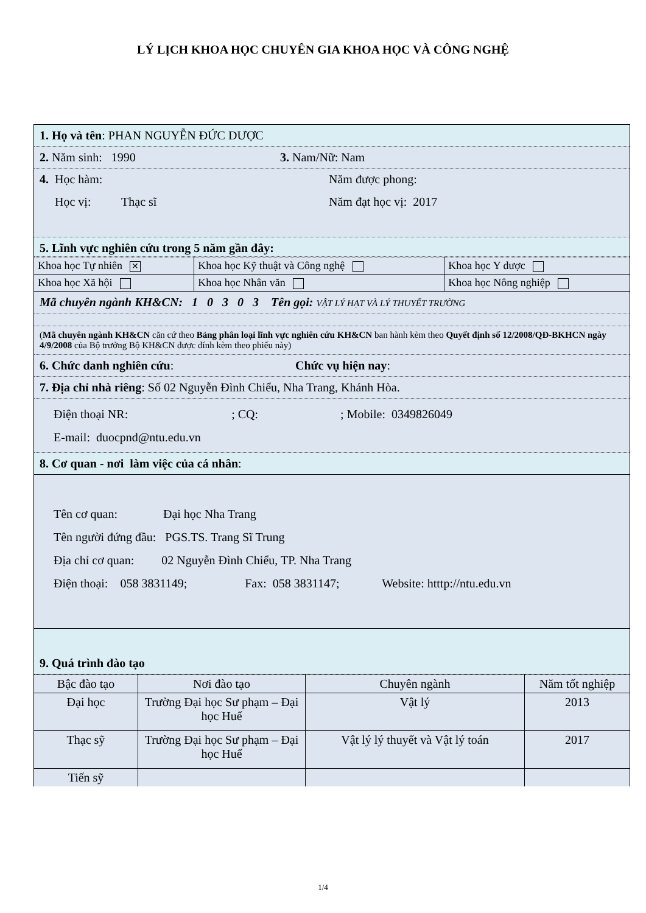LÝ LỊCH KHOA HỌC CHUYÊN GIA KHOA HỌC VÀ CÔNG NGHỆ
1. Họ và tên: PHAN NGUYỄN ĐỨC DƯỢC
2. Năm sinh: 1990 3. Nam/Nữ: Nam
4. Học hàm: Năm được phong:
Học vị: Thạc sĩ Năm đạt học vị: 2017
5. Lĩnh vực nghiên cứu trong 5 năm gần đây:
| Khoa học Tự nhiên ✕ | Khoa học Kỹ thuật và Công nghệ | Khoa học Y dược |
| Khoa học Xã hội | Khoa học Nhân văn | Khoa học Nông nghiệp |
Mã chuyên ngành KH&CN: 1 0 3 0 3 Tên gọi: VẬT LÝ HẠT VÀ LÝ THUYẾT TRƯỜNG
(Mã chuyên ngành KH&CN căn cứ theo Bảng phân loại lĩnh vực nghiên cứu KH&CN ban hành kèm theo Quyết định số 12/2008/QĐ-BKHCN ngày 4/9/2008 của Bộ trưởng Bộ KH&CN được đính kèm theo phiếu này)
6. Chức danh nghiên cứu: Chức vụ hiện nay:
7. Địa chỉ nhà riêng: Số 02 Nguyễn Đình Chiểu, Nha Trang, Khánh Hòa.
Điện thoại NR: ; CQ: ; Mobile: 0349826049
E-mail: duocpnd@ntu.edu.vn
8. Cơ quan - nơi làm việc của cá nhân:
Tên cơ quan: Đại học Nha Trang
Tên người đứng đầu: PGS.TS. Trang Sĩ Trung
Địa chỉ cơ quan: 02 Nguyễn Đình Chiểu, TP. Nha Trang
Điện thoại: 058 3831149; Fax: 058 3831147; Website: htttp://ntu.edu.vn
9. Quá trình đào tạo
| Bậc đào tạo | Nơi đào tạo | Chuyên ngành | Năm tốt nghiệp |
| Đại học | Trường Đại học Sư phạm – Đại học Huế | Vật lý | 2013 |
| Thạc sỹ | Trường Đại học Sư phạm – Đại học Huế | Vật lý lý thuyết và Vật lý toán | 2017 |
| Tiến sỹ | | | |
1/4